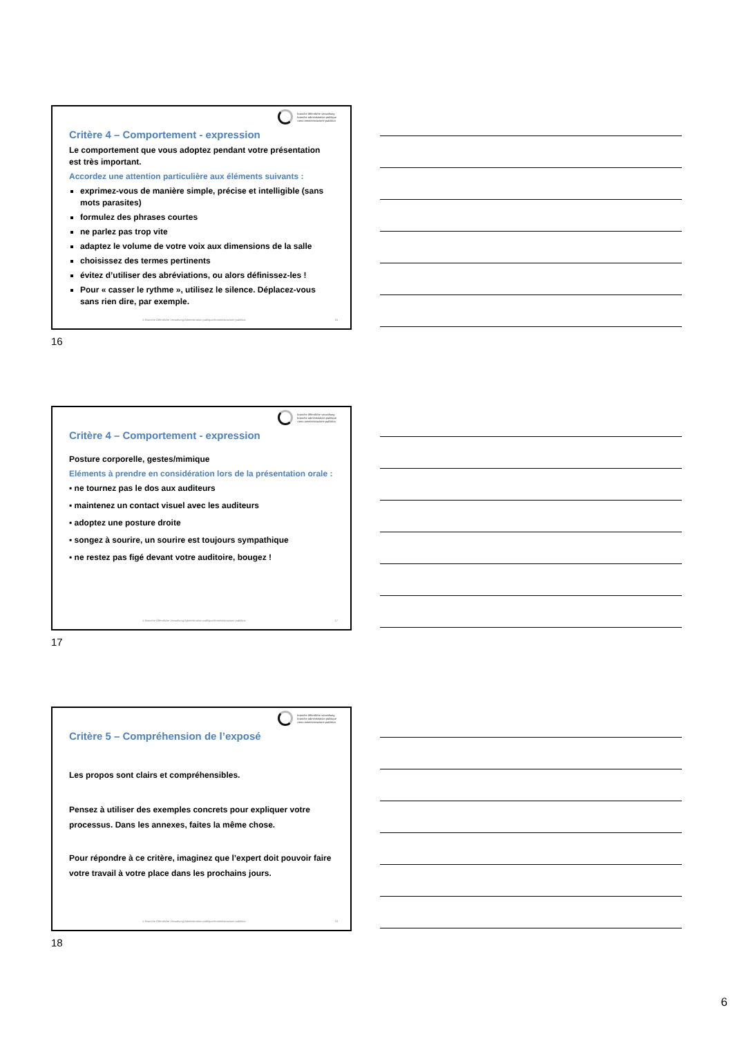branche öffentliche verwaltung
branche administration publique
ramo amministrazione pubblica
Critère 4 – Comportement - expression
Le comportement que vous adoptez pendant votre présentation est très important.
Accordez une attention particulière aux éléments suivants :
exprimez-vous de manière simple, précise et intelligible (sans mots parasites)
formulez des phrases courtes
ne parlez pas trop vite
adaptez le volume de votre voix aux dimensions de la salle
choisissez des termes pertinents
évitez d’utiliser des abréviations, ou alors définissez-les !
Pour « casser le rythme », utilisez le silence. Déplacez-vous sans rien dire, par exemple.
© Branche Öffentliche Verwaltung/Administration publique/Amministrazione pubblica
16
16
branche öffentliche verwaltung
branche administration publique
ramo amministrazione pubblica
Critère 4 – Comportement - expression
Posture corporelle, gestes/mimique
Eléments à prendre en considération lors de la présentation orale :
▪ ne tournez pas le dos aux auditeurs
▪ maintenez un contact visuel avec les auditeurs
▪ adoptez une posture droite
▪ songez à sourire, un sourire est toujours sympathique
▪ ne restez pas figé devant votre auditoire, bougez !
© Branche Öffentliche Verwaltung/Administration publique/Amministrazione pubblica
17
17
branche öffentliche verwaltung
branche administration publique
ramo amministrazione pubblica
Critère 5 – Compréhension de l’exposé
Les propos sont clairs et compréhensibles.
Pensez à utiliser des exemples concrets pour expliquer votre processus. Dans les annexes, faites la même chose.
Pour répondre à ce critère, imaginez que l’expert doit pouvoir faire votre travail à votre place dans les prochains jours.
© Branche Öffentliche Verwaltung/Administration publique/Amministrazione pubblica
18
18
6